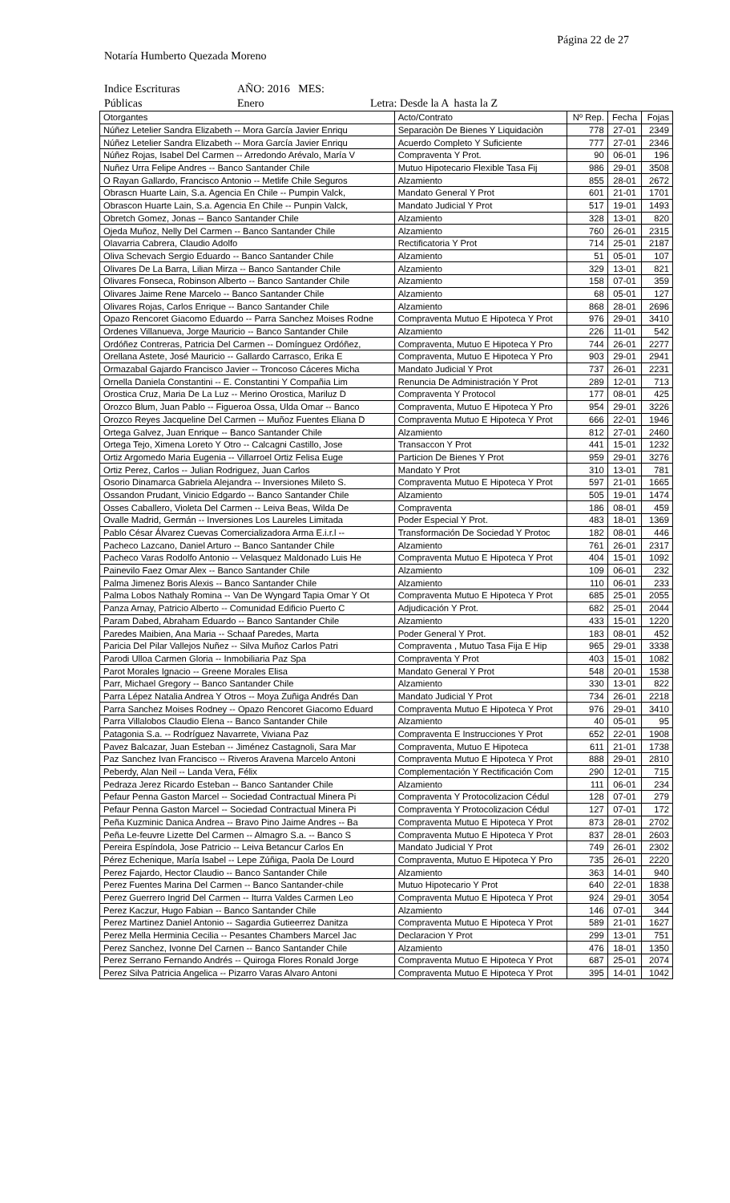Página 22 de 27
Notaría Humberto Quezada Moreno
Indice Escrituras
Públicas
AÑO: 2016 MES:
Enero
Letra: Desde la A hasta la Z
| Otorgantes | Acto/Contrato | Nº Rep. | Fecha | Fojas |
| --- | --- | --- | --- | --- |
| Núñez Letelier Sandra Elizabeth -- Mora García Javier Enriqu | Separaciòn De Bienes Y Liquidaciòn | 778 | 27-01 | 2349 |
| Núñez Letelier Sandra Elizabeth -- Mora García Javier Enriqu | Acuerdo Completo Y Suficiente | 777 | 27-01 | 2346 |
| Núñez Rojas, Isabel Del Carmen -- Arredondo Arévalo, María V | Compraventa Y Prot. | 90 | 06-01 | 196 |
| Nuñez Urra Felipe Andres -- Banco Santander Chile | Mutuo Hipotecario Flexible Tasa Fij | 986 | 29-01 | 3508 |
| O Rayan Gallardo, Francisco Antonio -- Metlife Chile Seguros | Alzamiento | 855 | 28-01 | 2672 |
| Obrascn Huarte Lain, S.a. Agencia En Chile -- Pumpin Valck, | Mandato General Y Prot | 601 | 21-01 | 1701 |
| Obrascon Huarte Lain, S.a. Agencia En Chile -- Punpin Valck, | Mandato Judicial Y Prot | 517 | 19-01 | 1493 |
| Obretch Gomez, Jonas -- Banco Santander Chile | Alzamiento | 328 | 13-01 | 820 |
| Ojeda Muñoz, Nelly Del Carmen -- Banco Santander Chile | Alzamiento | 760 | 26-01 | 2315 |
| Olavarria Cabrera, Claudio Adolfo | Rectificatoria Y Prot | 714 | 25-01 | 2187 |
| Oliva Schevach Sergio Eduardo -- Banco Santander Chile | Alzamiento | 51 | 05-01 | 107 |
| Olivares De La Barra, Lilian Mirza -- Banco Santander Chile | Alzamiento | 329 | 13-01 | 821 |
| Olivares Fonseca, Robinson Alberto -- Banco Santander Chile | Alzamiento | 158 | 07-01 | 359 |
| Olivares Jaime Rene Marcelo -- Banco Santander Chile | Alzamiento | 68 | 05-01 | 127 |
| Olivares Rojas, Carlos Enrique -- Banco Santander Chile | Alzamiento | 868 | 28-01 | 2696 |
| Opazo Rencoret Giacomo Eduardo -- Parra Sanchez Moises Rodne | Compraventa Mutuo E Hipoteca Y Prot | 976 | 29-01 | 3410 |
| Ordenes Villanueva, Jorge Mauricio -- Banco Santander Chile | Alzamiento | 226 | 11-01 | 542 |
| Ordóñez Contreras, Patricia Del Carmen -- Domínguez Ordóñez, | Compraventa, Mutuo E Hipoteca Y Pro | 744 | 26-01 | 2277 |
| Orellana Astete, José Mauricio -- Gallardo Carrasco, Erika E | Compraventa, Mutuo E Hipoteca Y Pro | 903 | 29-01 | 2941 |
| Ormazabal Gajardo Francisco Javier -- Troncoso Cáceres Micha | Mandato Judicial Y Prot | 737 | 26-01 | 2231 |
| Ornella Daniela Constantini -- E. Constantini Y Compañia Lim | Renuncia De Administración Y Prot | 289 | 12-01 | 713 |
| Orostica Cruz, Maria De La Luz -- Merino Orostica, Mariluz D | Compraventa Y Protocol | 177 | 08-01 | 425 |
| Orozco Blum, Juan Pablo -- Figueroa Ossa, Ulda Omar -- Banco | Compraventa, Mutuo E Hipoteca Y Pro | 954 | 29-01 | 3226 |
| Orozco Reyes Jacqueline Del Carmen -- Muñoz Fuentes Eliana D | Compraventa Mutuo E Hipoteca Y Prot | 666 | 22-01 | 1946 |
| Ortega Galvez, Juan Enrique -- Banco Santander Chile | Alzamiento | 812 | 27-01 | 2460 |
| Ortega Tejo, Ximena Loreto Y Otro -- Calcagni Castillo, Jose | Transaccon Y Prot | 441 | 15-01 | 1232 |
| Ortiz Argomedo Maria Eugenia -- Villarroel Ortiz Felisa Euge | Particion De Bienes Y Prot | 959 | 29-01 | 3276 |
| Ortiz Perez, Carlos -- Julian Rodriguez, Juan Carlos | Mandato Y Prot | 310 | 13-01 | 781 |
| Osorio Dinamarca Gabriela Alejandra -- Inversiones Mileto S. | Compraventa Mutuo E Hipoteca Y Prot | 597 | 21-01 | 1665 |
| Ossandon Prudant, Vinicio Edgardo -- Banco Santander Chile | Alzamiento | 505 | 19-01 | 1474 |
| Osses Caballero, Violeta Del Carmen -- Leiva Beas, Wilda De | Compraventa | 186 | 08-01 | 459 |
| Ovalle Madrid, Germán -- Inversiones Los Laureles Limitada | Poder Especial Y Prot. | 483 | 18-01 | 1369 |
| Pablo César Álvarez Cuevas Comercializadora Arma E.i.r.l -- | Transformación De Sociedad Y Protoc | 182 | 08-01 | 446 |
| Pacheco Lazcano, Daniel Arturo -- Banco Santander Chile | Alzamiento | 761 | 26-01 | 2317 |
| Pacheco Varas Rodolfo Antonio -- Velasquez Maldonado Luis He | Compraventa Mutuo E Hipoteca Y Prot | 404 | 15-01 | 1092 |
| Painevilo Faez Omar Alex -- Banco Santander Chile | Alzamiento | 109 | 06-01 | 232 |
| Palma Jimenez Boris Alexis -- Banco Santander Chile | Alzamiento | 110 | 06-01 | 233 |
| Palma Lobos Nathaly Romina -- Van De Wyngard Tapia Omar Y Ot | Compraventa Mutuo E Hipoteca Y Prot | 685 | 25-01 | 2055 |
| Panza Arnay, Patricio Alberto -- Comunidad Edificio Puerto C | Adjudicación Y Prot. | 682 | 25-01 | 2044 |
| Param Dabed, Abraham Eduardo -- Banco Santander Chile | Alzamiento | 433 | 15-01 | 1220 |
| Paredes Maibien, Ana Maria -- Schaaf Paredes, Marta | Poder General Y Prot. | 183 | 08-01 | 452 |
| Paricia Del Pilar Vallejos Nuñez -- Silva Muñoz Carlos Patri | Compraventa , Mutuo Tasa Fija E Hip | 965 | 29-01 | 3338 |
| Parodi Ulloa Carmen Gloria -- Inmobiliaria Paz Spa | Compraventa Y Prot | 403 | 15-01 | 1082 |
| Parot Morales Ignacio -- Greene Morales Elisa | Mandato General Y Prot | 548 | 20-01 | 1538 |
| Parr, Michael Gregory -- Banco Santander Chile | Alzamiento | 330 | 13-01 | 822 |
| Parra Lépez Natalia Andrea Y Otros -- Moya Zuñiga Andrés Dan | Mandato Judicial Y Prot | 734 | 26-01 | 2218 |
| Parra Sanchez Moises Rodney -- Opazo Rencoret Giacomo Eduard | Compraventa Mutuo E Hipoteca Y Prot | 976 | 29-01 | 3410 |
| Parra Villalobos Claudio Elena -- Banco Santander Chile | Alzamiento | 40 | 05-01 | 95 |
| Patagonia S.a. -- Rodríguez Navarrete, Viviana Paz | Compraventa E Instrucciones Y Prot | 652 | 22-01 | 1908 |
| Pavez Balcazar, Juan Esteban -- Jiménez Castagnoli, Sara Mar | Compraventa, Mutuo E Hipoteca | 611 | 21-01 | 1738 |
| Paz Sanchez Ivan Francisco -- Riveros Aravena Marcelo Antoni | Compraventa Mutuo E Hipoteca Y Prot | 888 | 29-01 | 2810 |
| Peberdy, Alan Neil -- Landa Vera, Félix | Complementación Y Rectificación Com | 290 | 12-01 | 715 |
| Pedraza Jerez Ricardo Esteban -- Banco Santander Chile | Alzamiento | 111 | 06-01 | 234 |
| Pefaur Penna Gaston Marcel -- Sociedad Contractual Minera Pi | Compraventa Y Protocolizacion Cédul | 128 | 07-01 | 279 |
| Pefaur Penna Gaston Marcel -- Sociedad Contractual Minera Pi | Compraventa Y Protocolizacion Cédul | 127 | 07-01 | 172 |
| Peña Kuzminic Danica Andrea -- Bravo Pino Jaime Andres -- Ba | Compraventa Mutuo E Hipoteca Y Prot | 873 | 28-01 | 2702 |
| Peña Le-feuvre Lizette Del Carmen -- Almagro S.a. -- Banco S | Compraventa Mutuo E Hipoteca Y Prot | 837 | 28-01 | 2603 |
| Pereira Espíndola, Jose Patricio -- Leiva Betancur Carlos En | Mandato Judicial Y Prot | 749 | 26-01 | 2302 |
| Pérez Echenique, María Isabel -- Lepe Zúñiga, Paola De Lourd | Compraventa, Mutuo E Hipoteca Y Pro | 735 | 26-01 | 2220 |
| Perez Fajardo, Hector Claudio -- Banco Santander Chile | Alzamiento | 363 | 14-01 | 940 |
| Perez Fuentes Marina Del Carmen -- Banco Santander-chile | Mutuo Hipotecario Y Prot | 640 | 22-01 | 1838 |
| Perez Guerrero Ingrid Del Carmen -- Iturra Valdes Carmen Leo | Compraventa Mutuo E Hipoteca Y Prot | 924 | 29-01 | 3054 |
| Perez Kaczur, Hugo Fabian -- Banco Santander Chile | Alzamiento | 146 | 07-01 | 344 |
| Perez Martinez Daniel Antonio -- Sagardia Gutieerrez Danitza | Compraventa Mutuo E Hipoteca Y Prot | 589 | 21-01 | 1627 |
| Perez Mella Herminia Cecilia -- Pesantes Chambers Marcel Jac | Declaracion Y Prot | 299 | 13-01 | 751 |
| Perez Sanchez, Ivonne Del Carnen -- Banco Santander Chile | Alzamiento | 476 | 18-01 | 1350 |
| Perez Serrano Fernando Andrés -- Quiroga Flores Ronald Jorge | Compraventa Mutuo E Hipoteca Y Prot | 687 | 25-01 | 2074 |
| Perez Silva Patricia Angelica -- Pizarro Varas Alvaro Antoni | Compraventa Mutuo E Hipoteca Y Prot | 395 | 14-01 | 1042 |